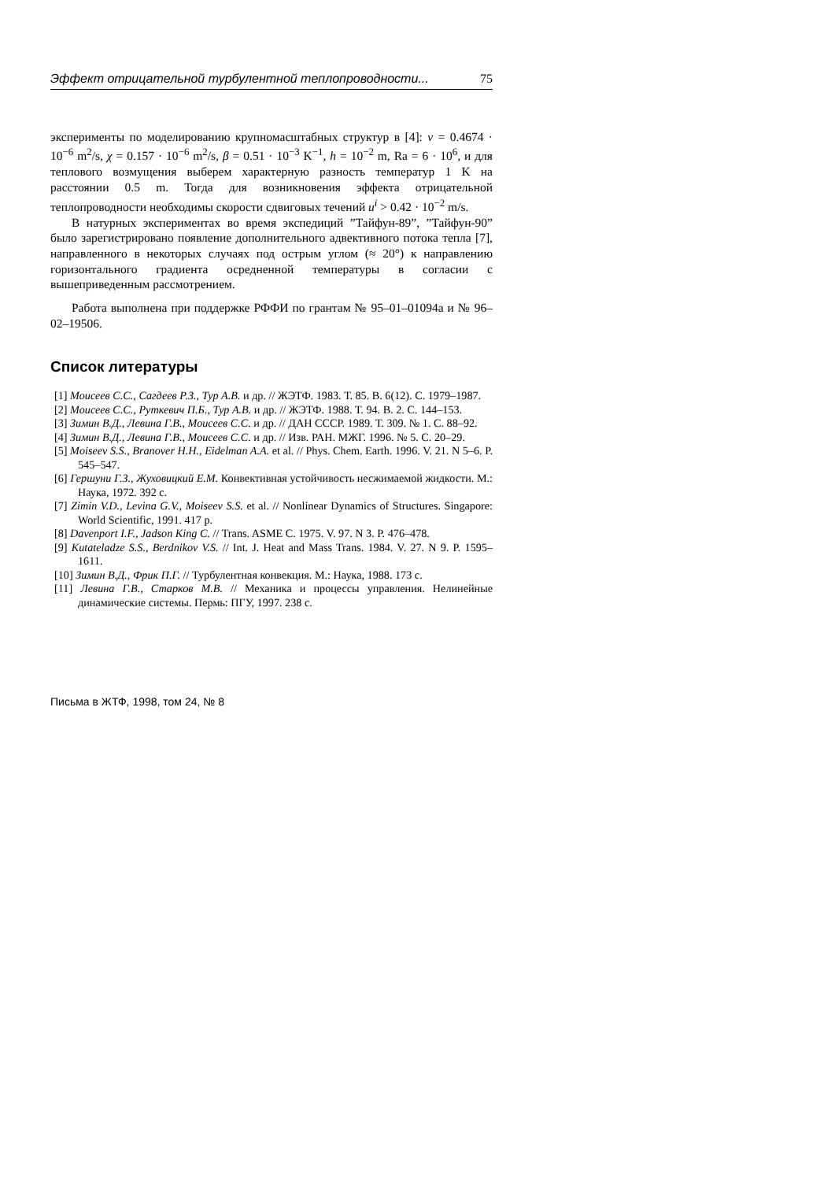Эффект отрицательной турбулентной теплопроводности... 75
эксперименты по моделированию крупномасштабных структур в [4]: ν = 0.4674 · 10<sup>−6</sup> m<sup>2</sup>/s, χ = 0.157 · 10<sup>−6</sup> m<sup>2</sup>/s, β = 0.51 · 10<sup>−3</sup> K<sup>−1</sup>, h = 10<sup>−2</sup> m, Ra = 6 · 10<sup>6</sup>, и для теплового возмущения выберем характерную разность температур 1 K на расстоянии 0.5 m. Тогда для возникновения эффекта отрицательной теплопроводности необходимы скорости сдвиговых течений u<sup>i</sup> > 0.42 · 10<sup>−2</sup> m/s.
В натурных экспериментах во время экспедиций ”Тайфун-89”, ”Тайфун-90” было зарегистрировано появление дополнительного адвективного потока тепла [7], направленного в некоторых случаях под острым углом (≈ 20°) к направлению горизонтального градиента осредненной температуры в согласии с вышеприведенным рассмотрением.
Работа выполнена при поддержке РФФИ по грантам № 95–01–01094a и № 96–02–19506.
Список литературы
[1] Моисеев С.С., Сагдеев Р.З., Тур А.В. и др. // ЖЭТФ. 1983. Т. 85. В. 6(12). С. 1979–1987.
[2] Моисеев С.С., Руткевич П.Б., Тур А.В. и др. // ЖЭТФ. 1988. Т. 94. В. 2. С. 144–153.
[3] Зимин В.Д., Левина Г.В., Моисеев С.С. и др. // ДАН СССР. 1989. Т. 309. № 1. С. 88–92.
[4] Зимин В.Д., Левина Г.В., Моисеев С.С. и др. // Изв. РАН. МЖГ. 1996. № 5. С. 20–29.
[5] Moiseev S.S., Branover H.H., Eidelman A.A. et al. // Phys. Chem. Earth. 1996. V. 21. N 5–6. P. 545–547.
[6] Гершуни Г.З., Жуховицкий Е.М. Конвективная устойчивость несжимаемой жидкости. М.: Наука, 1972. 392 с.
[7] Zimin V.D., Levina G.V., Moiseev S.S. et al. // Nonlinear Dynamics of Structures. Singapore: World Scientific, 1991. 417 p.
[8] Davenport I.F., Jadson King C. // Trans. ASME C. 1975. V. 97. N 3. P. 476–478.
[9] Kutateladze S.S., Berdnikov V.S. // Int. J. Heat and Mass Trans. 1984. V. 27. N 9. P. 1595–1611.
[10] Зимин В.Д., Фрик П.Г. // Турбулентная конвекция. М.: Наука, 1988. 173 с.
[11] Левина Г.В., Старков М.В. // Механика и процессы управления. Нелинейные динамические системы. Пермь: ПГУ, 1997. 238 с.
Письма в ЖТФ, 1998, том 24, № 8